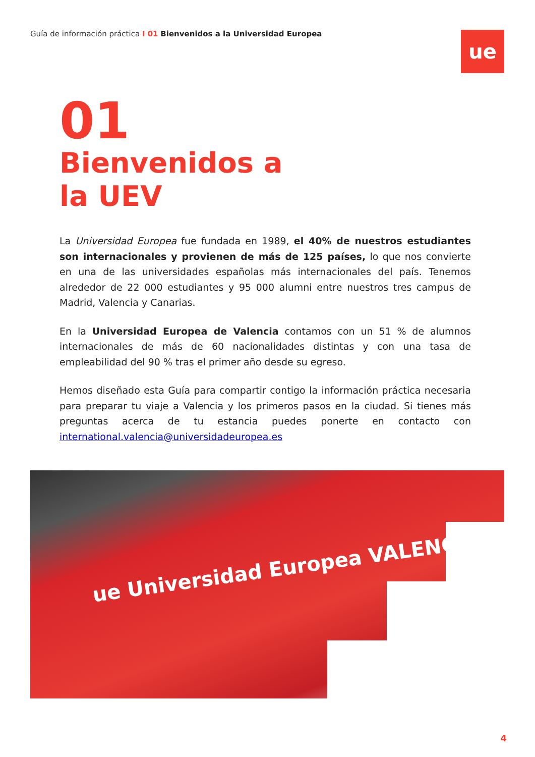Guía de información práctica I 01 Bienvenidos a la Universidad Europea
ue
01
Bienvenidos a
la UEV
La Universidad Europea fue fundada en 1989, el 40% de nuestros estudiantes son internacionales y provienen de más de 125 países, lo que nos convierte en una de las universidades españolas más internacionales del país. Tenemos alrededor de 22 000 estudiantes y 95 000 alumni entre nuestros tres campus de Madrid, Valencia y Canarias.
En la Universidad Europea de Valencia contamos con un 51 % de alumnos internacionales de más de 60 nacionalidades distintas y con una tasa de empleabilidad del 90 % tras el primer año desde su egreso.
Hemos diseñado esta Guía para compartir contigo la información práctica necesaria para preparar tu viaje a Valencia y los primeros pasos en la ciudad. Si tienes más preguntas acerca de tu estancia puedes ponerte en contacto con international.valencia@universidadeuropea.es
ue Universidad Europea VALENCIA
4